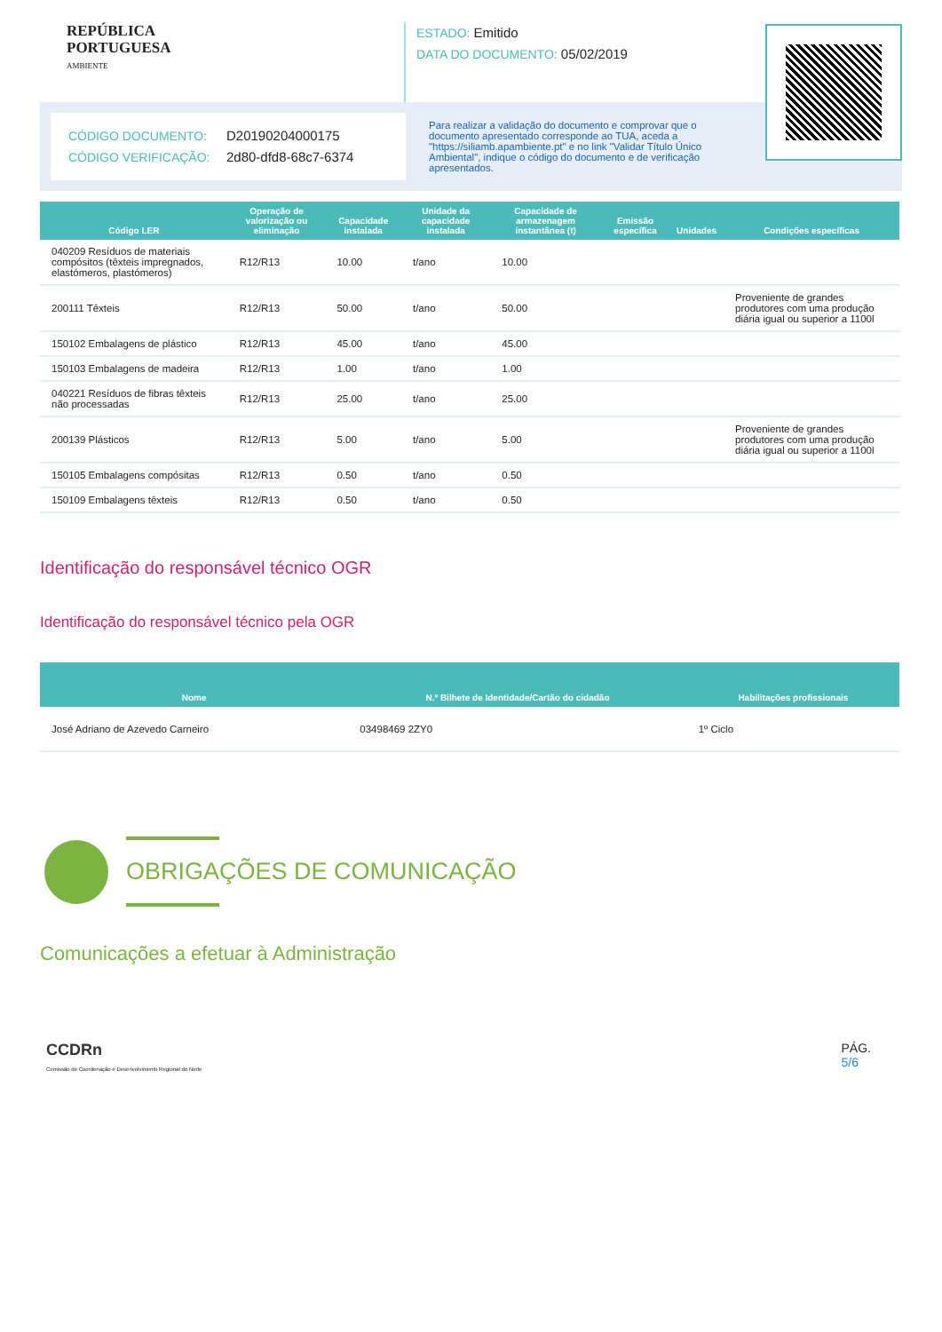REPÚBLICA
PORTUGUESA
AMBIENTE
ESTADO: Emitido
DATA DO DOCUMENTO: 05/02/2019
CÓDIGO DOCUMENTO: D20190204000175
CÓDIGO VERIFICAÇÃO: 2d80-dfd8-68c7-6374
Para realizar a validação do documento e comprovar que o documento apresentado corresponde ao TUA, aceda a "https://siliamb.apambiente.pt" e no link "Validar Título Único Ambiental", indique o código do documento e de verificação apresentados.
| Código LER | Operação de valorização ou eliminação | Capacidade instalada | Unidade da capacidade instalada | Capacidade de armazenagem instantânea (t) | Emissão específica | Unidades | Condições específicas |
| --- | --- | --- | --- | --- | --- | --- | --- |
| 040209 Resíduos de materiais compósitos (têxteis impregnados, elastómeros, plastómeros) | R12/R13 | 10.00 | t/ano | 10.00 | | | |
| 200111 Têxteis | R12/R13 | 50.00 | t/ano | 50.00 | | | Proveniente de grandes produtores com uma produção diária igual ou superior a 1100l |
| 150102 Embalagens de plástico | R12/R13 | 45.00 | t/ano | 45.00 | | | |
| 150103 Embalagens de madeira | R12/R13 | 1.00 | t/ano | 1.00 | | | |
| 040221 Resíduos de fibras têxteis não processadas | R12/R13 | 25.00 | t/ano | 25.00 | | | |
| 200139 Plásticos | R12/R13 | 5.00 | t/ano | 5.00 | | | Proveniente de grandes produtores com uma produção diária igual ou superior a 1100l |
| 150105 Embalagens compósitas | R12/R13 | 0.50 | t/ano | 0.50 | | | |
| 150109 Embalagens têxteis | R12/R13 | 0.50 | t/ano | 0.50 | | | |
Identificação do responsável técnico OGR
Identificação do responsável técnico pela OGR
| Nome | N.º Bilhete de Identidade/Cartão do cidadão | Habilitações profissionais |
| --- | --- | --- |
| José Adriano de Azevedo Carneiro | 03498469 2ZY0 | 1º Ciclo |
OBRIGAÇÕES DE COMUNICAÇÃO
Comunicações a efetuar à Administração
CCDRn
Comissão de Coordenação e Desenvolvimento Regional do Norte
PÁG.
5/6